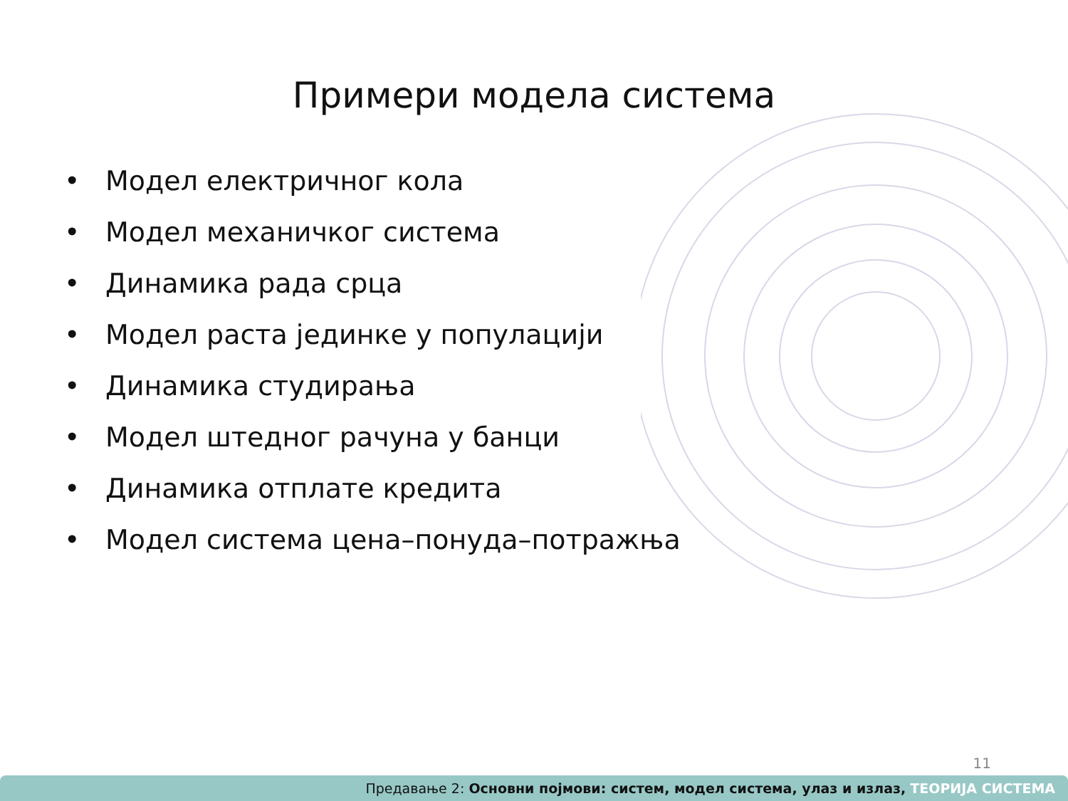Примери модела система
• Модел електричног кола
• Модел механичког система
• Динамика рада срца
• Модел раста јединке у популацији
• Динамика студирања
• Модел штедног рачуна у банци
• Динамика отплате кредита
• Модел система цена–понуда–потражња
11
Предавање 2: Основни појмови: систем, модел система, улаз и излаз, ТЕОРИЈА СИСТЕМА